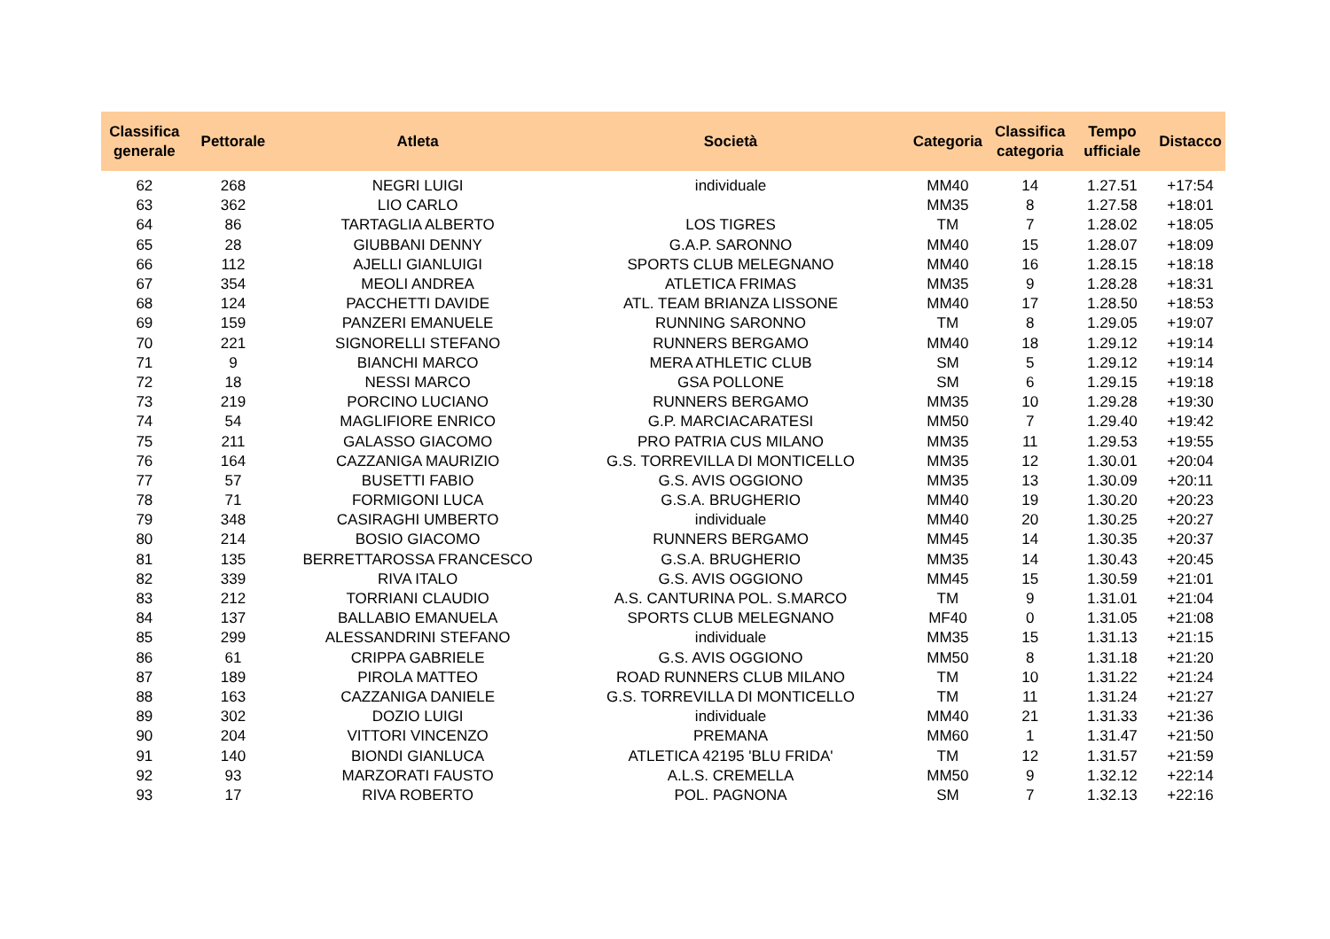| Classifica generale | Pettorale | Atleta | Società | Categoria | Classifica categoria | Tempo ufficiale | Distacco |
| --- | --- | --- | --- | --- | --- | --- | --- |
| 62 | 268 | NEGRI LUIGI | individuale | MM40 | 14 | 1.27.51 | +17:54 |
| 63 | 362 | LIO CARLO | | MM35 | 8 | 1.27.58 | +18:01 |
| 64 | 86 | TARTAGLIA ALBERTO | LOS TIGRES | TM | 7 | 1.28.02 | +18:05 |
| 65 | 28 | GIUBBANI DENNY | G.A.P. SARONNO | MM40 | 15 | 1.28.07 | +18:09 |
| 66 | 112 | AJELLI GIANLUIGI | SPORTS CLUB MELEGNANO | MM40 | 16 | 1.28.15 | +18:18 |
| 67 | 354 | MEOLI ANDREA | ATLETICA FRIMAS | MM35 | 9 | 1.28.28 | +18:31 |
| 68 | 124 | PACCHETTI DAVIDE | ATL. TEAM BRIANZA LISSONE | MM40 | 17 | 1.28.50 | +18:53 |
| 69 | 159 | PANZERI EMANUELE | RUNNING SARONNO | TM | 8 | 1.29.05 | +19:07 |
| 70 | 221 | SIGNORELLI STEFANO | RUNNERS BERGAMO | MM40 | 18 | 1.29.12 | +19:14 |
| 71 | 9 | BIANCHI MARCO | MERA ATHLETIC CLUB | SM | 5 | 1.29.12 | +19:14 |
| 72 | 18 | NESSI MARCO | GSA POLLONE | SM | 6 | 1.29.15 | +19:18 |
| 73 | 219 | PORCINO LUCIANO | RUNNERS BERGAMO | MM35 | 10 | 1.29.28 | +19:30 |
| 74 | 54 | MAGLIFIORE ENRICO | G.P. MARCIACARATESI | MM50 | 7 | 1.29.40 | +19:42 |
| 75 | 211 | GALASSO GIACOMO | PRO PATRIA CUS MILANO | MM35 | 11 | 1.29.53 | +19:55 |
| 76 | 164 | CAZZANIGA MAURIZIO | G.S. TORREVILLA DI MONTICELLO | MM35 | 12 | 1.30.01 | +20:04 |
| 77 | 57 | BUSETTI FABIO | G.S. AVIS OGGIONO | MM35 | 13 | 1.30.09 | +20:11 |
| 78 | 71 | FORMIGONI LUCA | G.S.A. BRUGHERIO | MM40 | 19 | 1.30.20 | +20:23 |
| 79 | 348 | CASIRAGHI UMBERTO | individuale | MM40 | 20 | 1.30.25 | +20:27 |
| 80 | 214 | BOSIO GIACOMO | RUNNERS BERGAMO | MM45 | 14 | 1.30.35 | +20:37 |
| 81 | 135 | BERRETTAROSSA FRANCESCO | G.S.A. BRUGHERIO | MM35 | 14 | 1.30.43 | +20:45 |
| 82 | 339 | RIVA ITALO | G.S. AVIS OGGIONO | MM45 | 15 | 1.30.59 | +21:01 |
| 83 | 212 | TORRIANI CLAUDIO | A.S. CANTURINA POL. S.MARCO | TM | 9 | 1.31.01 | +21:04 |
| 84 | 137 | BALLABIO EMANUELA | SPORTS CLUB MELEGNANO | MF40 | 0 | 1.31.05 | +21:08 |
| 85 | 299 | ALESSANDRINI STEFANO | individuale | MM35 | 15 | 1.31.13 | +21:15 |
| 86 | 61 | CRIPPA GABRIELE | G.S. AVIS OGGIONO | MM50 | 8 | 1.31.18 | +21:20 |
| 87 | 189 | PIROLA MATTEO | ROAD RUNNERS CLUB MILANO | TM | 10 | 1.31.22 | +21:24 |
| 88 | 163 | CAZZANIGA DANIELE | G.S. TORREVILLA DI MONTICELLO | TM | 11 | 1.31.24 | +21:27 |
| 89 | 302 | DOZIO LUIGI | individuale | MM40 | 21 | 1.31.33 | +21:36 |
| 90 | 204 | VITTORI VINCENZO | PREMANA | MM60 | 1 | 1.31.47 | +21:50 |
| 91 | 140 | BIONDI GIANLUCA | ATLETICA 42195 'BLU FRIDA' | TM | 12 | 1.31.57 | +21:59 |
| 92 | 93 | MARZORATI FAUSTO | A.L.S. CREMELLA | MM50 | 9 | 1.32.12 | +22:14 |
| 93 | 17 | RIVA ROBERTO | POL. PAGNONA | SM | 7 | 1.32.13 | +22:16 |